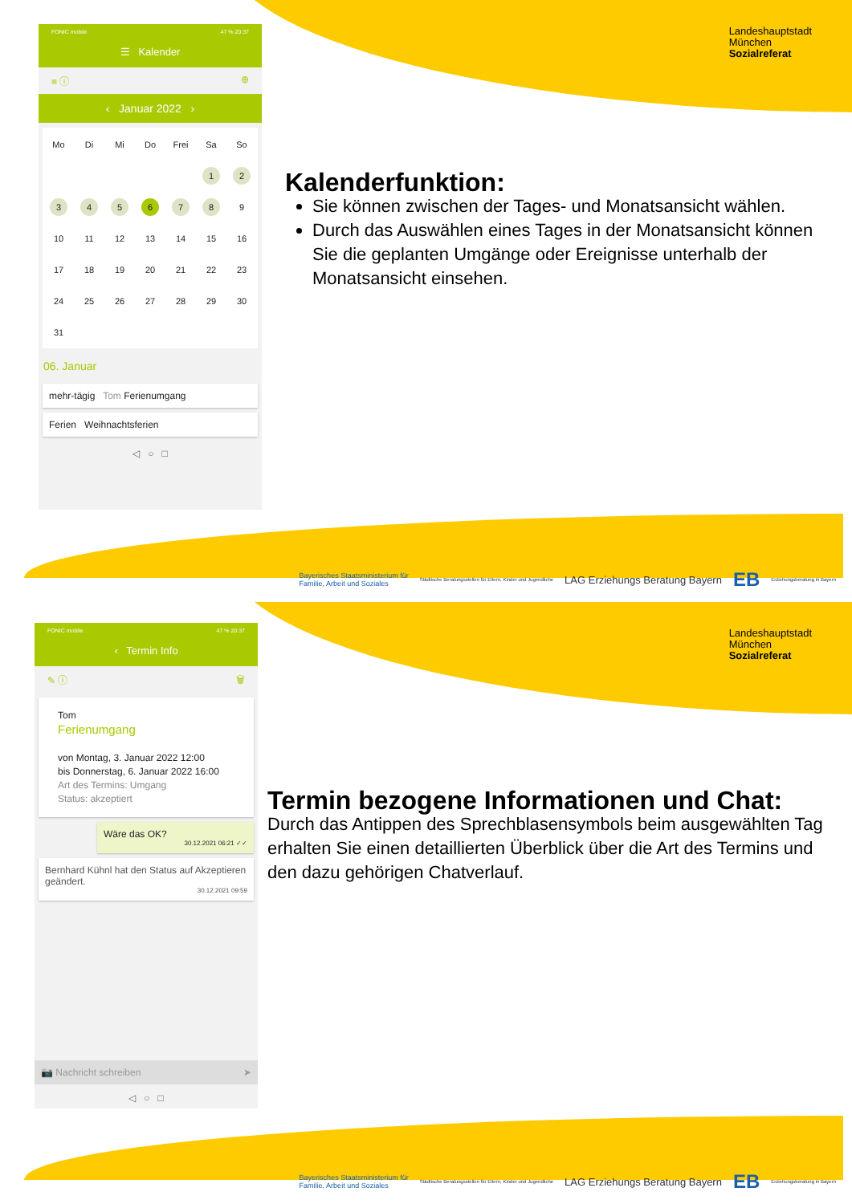Landeshauptstadt
München
Sozialreferat
FONIC mobile 47 % 20:37
☰ Kalender
≡ ⓘ ⊕
‹ Januar 2022 ›
| Mo | Di | Mi | Do | Frei | Sa | So |
| | | | | | 1 | 2 |
| 3 | 4 | 5 | 6 | 7 | 8 | 9 |
| 10 | 11 | 12 | 13 | 14 | 15 | 16 |
| 17 | 18 | 19 | 20 | 21 | 22 | 23 |
| 24 | 25 | 26 | 27 | 28 | 29 | 30 |
| 31 | | | | | | |
06. Januar
mehr-tägig Tom Ferienumgang
Ferien Weihnachtsferien
◁ ○ □
Kalenderfunktion:
Sie können zwischen der Tages- und Monatsansicht wählen.
Durch das Auswählen eines Tages in der Monatsansicht können Sie die geplanten Umgänge oder Ereignisse unterhalb der Monatsansicht einsehen.
Bayerisches Staatsministerium für
Familie, Arbeit und Soziales Städtische Beratungsstellen für Eltern, Kinder und Jugendliche LAG Erziehungs Beratung Bayern EB Erziehungsberatung in Bayern
Landeshauptstadt
München
Sozialreferat
FONIC mobile 47 % 20:37
‹ Termin Info
✎ ⓘ 🗑
Tom
Ferienumgang
von Montag, 3. Januar 2022 12:00
bis Donnerstag, 6. Januar 2022 16:00
Art des Termins: Umgang
Status: akzeptiert
Wäre das OK?
30.12.2021 06:21 ✓✓
Bernhard Kühnl hat den Status auf Akzeptieren geändert.
30.12.2021 09:59
📷 Nachricht schreiben ➤
◁ ○ □
Termin bezogene Informationen und Chat:
Durch das Antippen des Sprechblasensymbols beim ausgewählten Tag erhalten Sie einen detaillierten Überblick über die Art des Termins und den dazu gehörigen Chatverlauf.
Bayerisches Staatsministerium für
Familie, Arbeit und Soziales Städtische Beratungsstellen für Eltern, Kinder und Jugendliche LAG Erziehungs Beratung Bayern EB Erziehungsberatung in Bayern